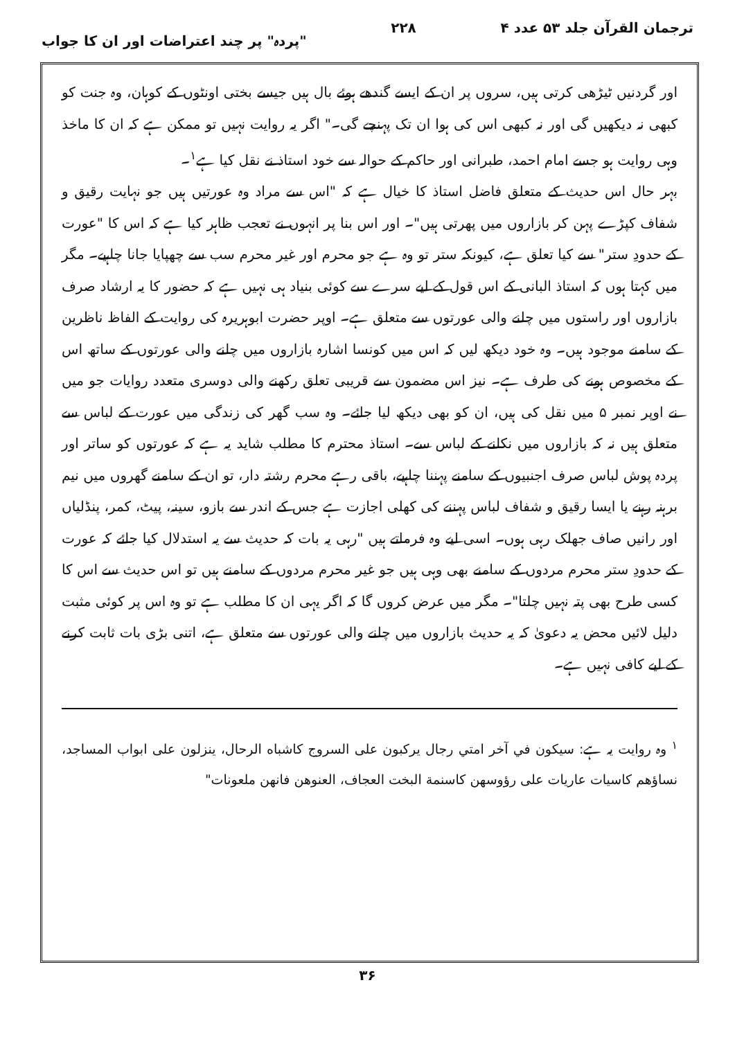ترجمان القرآن جلد ۵۳ عدد ۴ ۲۲۸ "پردہ" پر چند اعتراضات اور ان کا جواب
اور گردنیں ٹیڑھی کرتی ہیں، سروں پر ان کے ایسے گندھے ہوئے بال ہیں جیسے بختی اونٹوں کے کوہان، وہ جنت کو کبھی نہ دیکھیں گی اور نہ کبھی اس کی ہوا ان تک پہنچے گی۔" اگر یہ روایت نہیں تو ممکن ہے کہ ان کا ماخذ وہی روایت ہو جسے امام احمد، طبرانی اور حاکم کے حوالہ سے خود استاذ نے نقل کیا ہے<sup>۱</sup>۔
بہر حال اس حدیث کے متعلق فاضل استاذ کا خیال ہے کہ "اس سے مراد وہ عورتیں ہیں جو نہایت رقیق و شفاف کپڑے پہن کر بازاروں میں پھرتی ہیں"۔ اور اس بنا پر انہوں نے تعجب ظاہر کیا ہے کہ اس کا "عورت کے حدودِ ستر" سے کیا تعلق ہے، کیونکہ ستر تو وہ ہے جو محرم اور غیر محرم سب سے چھپایا جانا چاہیے۔ مگر میں کہتا ہوں کہ استاذ البانی کے اس قول کے لیے سرے سے کوئی بنیاد ہی نہیں ہے کہ حضور کا یہ ارشاد صرف بازاروں اور راستوں میں چلنے والی عورتوں سے متعلق ہے۔ اوپر حضرت ابوہریرہ کی روایت کے الفاظ ناظرین کے سامنے موجود ہیں۔ وہ خود دیکھ لیں کہ اس میں کونسا اشارہ بازاروں میں چلنے والی عورتوں کے ساتھ اس کے مخصوص ہونے کی طرف ہے۔ نیز اس مضمون سے قریبی تعلق رکھنے والی دوسری متعدد روایات جو میں نے اوپر نمبر ۵ میں نقل کی ہیں، ان کو بھی دیکھ لیا جائے۔ وہ سب گھر کی زندگی میں عورت کے لباس سے متعلق ہیں نہ کہ بازاروں میں نکلنے کے لباس سے۔ استاذ محترم کا مطلب شاید یہ ہے کہ عورتوں کو ساتر اور پردہ پوش لباس صرف اجنبیوں کے سامنے پہننا چاہیے، باقی رہے محرم رشتہ دار، تو ان کے سامنے گھروں میں نیم برہنہ رہنے یا ایسا رقیق و شفاف لباس پہننے کی کھلی اجازت ہے جس کے اندر سے بازو، سینہ، پیٹ، کمر، پنڈلیاں اور رانیں صاف جھلک رہی ہوں۔ اسی لیے وہ فرماتے ہیں "رہی یہ بات کہ حدیث سے یہ استدلال کیا جائے کہ عورت کے حدودِ ستر محرم مردوں کے سامنے بھی وہی ہیں جو غیر محرم مردوں کے سامنے ہیں تو اس حدیث سے اس کا کسی طرح بھی پتہ نہیں چلتا"۔ مگر میں عرض کروں گا کہ اگر یہی ان کا مطلب ہے تو وہ اس پر کوئی مثبت دلیل لائیں محض یہ دعویٰ کہ یہ حدیث بازاروں میں چلنے والی عورتوں سے متعلق ہے، اتنی بڑی بات ثابت کرنے کے لیے کافی نہیں ہے۔
<sup>۱</sup> وہ روایت یہ ہے: سیکون في آخر امتي رجال يركبون على السروج كاشباه الرحال، ينزلون على ابواب المساجد، نساؤهم كاسيات عاريات على رؤوسهن كاسنمة البخت العجاف، العنوهن فانهن ملعونات"
۳۶